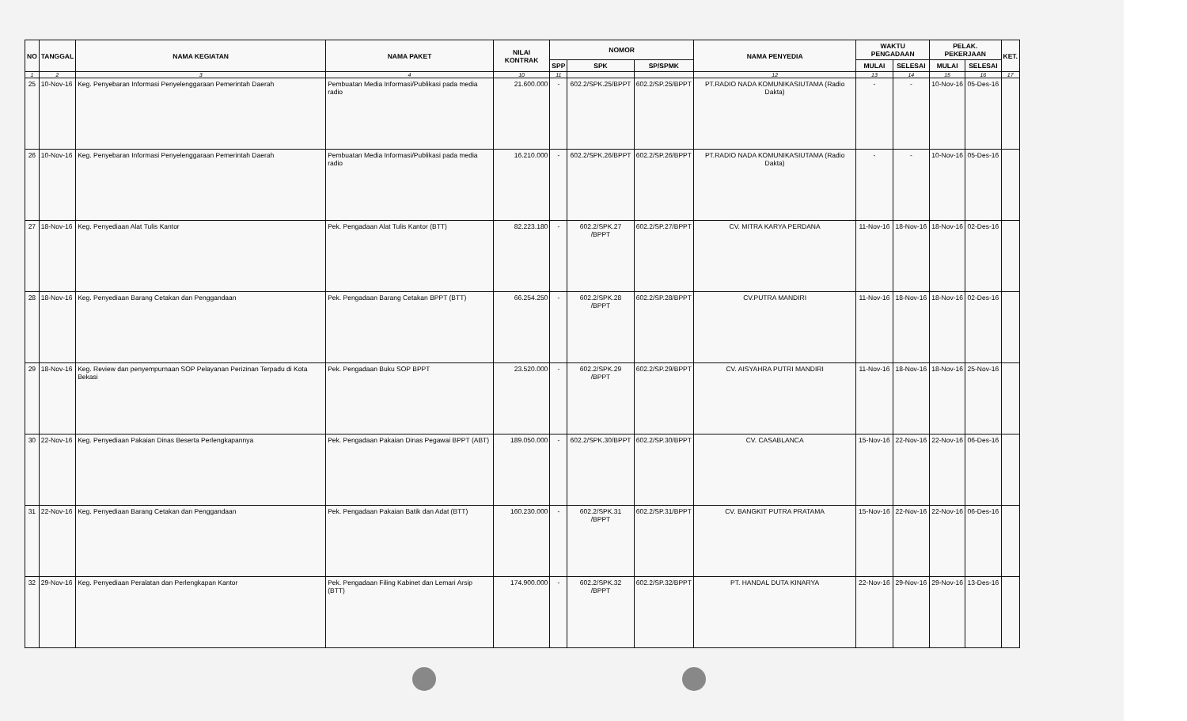| NO | TANGGAL | NAMA KEGIATAN | NAMA PAKET | NILAI KONTRAK | NOMOR | | | NAMA PENYEDIA | WAKTU PENGADAAN | | PELAK. PEKERJAAN | | KET. |
| --- | --- | --- | --- | --- | --- | --- | --- | --- | --- | --- | --- | --- | --- |
| | | | | | SPP | SPK | SP/SPMK | | MULAI | SELESAI | MULAI | SELESAI | |
| 1 | 2 | 3 | 4 | 10 | 11 | | | 12 | 13 | 14 | 15 | 16 | 17 |
| 25 | 10-Nov-16 | Keg. Penyebaran Informasi Penyelenggaraan Pemerintah Daerah | Pembuatan Media Informasi/Publikasi pada media radio | 21.600.000 | - | 602.2/SPK.25/BPPT | 602.2/SP.25/BPPT | PT.RADIO NADA KOMUNIKASIUTAMA (Radio Dakta) | - | - | 10-Nov-16 | 05-Des-16 | |
| 26 | 10-Nov-16 | Keg. Penyebaran Informasi Penyelenggaraan Pemerintah Daerah | Pembuatan Media Informasi/Publikasi pada media radio | 16.210.000 | - | 602.2/SPK.26/BPPT | 602.2/SP.26/BPPT | PT.RADIO NADA KOMUNIKASIUTAMA (Radio Dakta) | - | - | 10-Nov-16 | 05-Des-16 | |
| 27 | 18-Nov-16 | Keg. Penyediaan Alat Tulis Kantor | Pek. Pengadaan Alat Tulis Kantor (BTT) | 82.223.180 | - | 602.2/SPK.27 /BPPT | 602.2/SP.27/BPPT | CV. MITRA KARYA PERDANA | 11-Nov-16 | 18-Nov-16 | 18-Nov-16 | 02-Des-16 | |
| 28 | 18-Nov-16 | Keg. Penyediaan Barang Cetakan dan Penggandaan | Pek. Pengadaan Barang Cetakan BPPT (BTT) | 66.254.250 | - | 602.2/SPK.28 /BPPT | 602.2/SP.28/BPPT | CV.PUTRA MANDIRI | 11-Nov-16 | 18-Nov-16 | 18-Nov-16 | 02-Des-16 | |
| 29 | 18-Nov-16 | Keg. Review dan penyempurnaan SOP Pelayanan Perizinan Terpadu di Kota Bekasi | Pek. Pengadaan Buku SOP BPPT | 23.520.000 | - | 602.2/SPK.29 /BPPT | 602.2/SP.29/BPPT | CV. AISYAHRA PUTRI MANDIRI | 11-Nov-16 | 18-Nov-16 | 18-Nov-16 | 25-Nov-16 | |
| 30 | 22-Nov-16 | Keg. Penyediaan Pakaian Dinas Beserta Perlengkapannya | Pek. Pengadaan Pakaian Dinas Pegawai BPPT (ABT) | 189.050.000 | - | 602.2/SPK.30/BPPT | 602.2/SP.30/BPPT | CV. CASABLANCA | 15-Nov-16 | 22-Nov-16 | 22-Nov-16 | 06-Des-16 | |
| 31 | 22-Nov-16 | Keg. Penyediaan Barang Cetakan dan Penggandaan | Pek. Pengadaan Pakaian Batik dan Adat (BTT) | 160.230.000 | - | 602.2/SPK.31 /BPPT | 602.2/SP.31/BPPT | CV. BANGKIT PUTRA PRATAMA | 15-Nov-16 | 22-Nov-16 | 22-Nov-16 | 06-Des-16 | |
| 32 | 29-Nov-16 | Keg. Penyediaan Peralatan dan Perlengkapan Kantor | Pek. Pengadaan Filing Kabinet dan Lemari Arsip (BTT) | 174.900.000 | - | 602.2/SPK.32 /BPPT | 602.2/SP.32/BPPT | PT. HANDAL DUTA KINARYA | 22-Nov-16 | 29-Nov-16 | 29-Nov-16 | 13-Des-16 | |